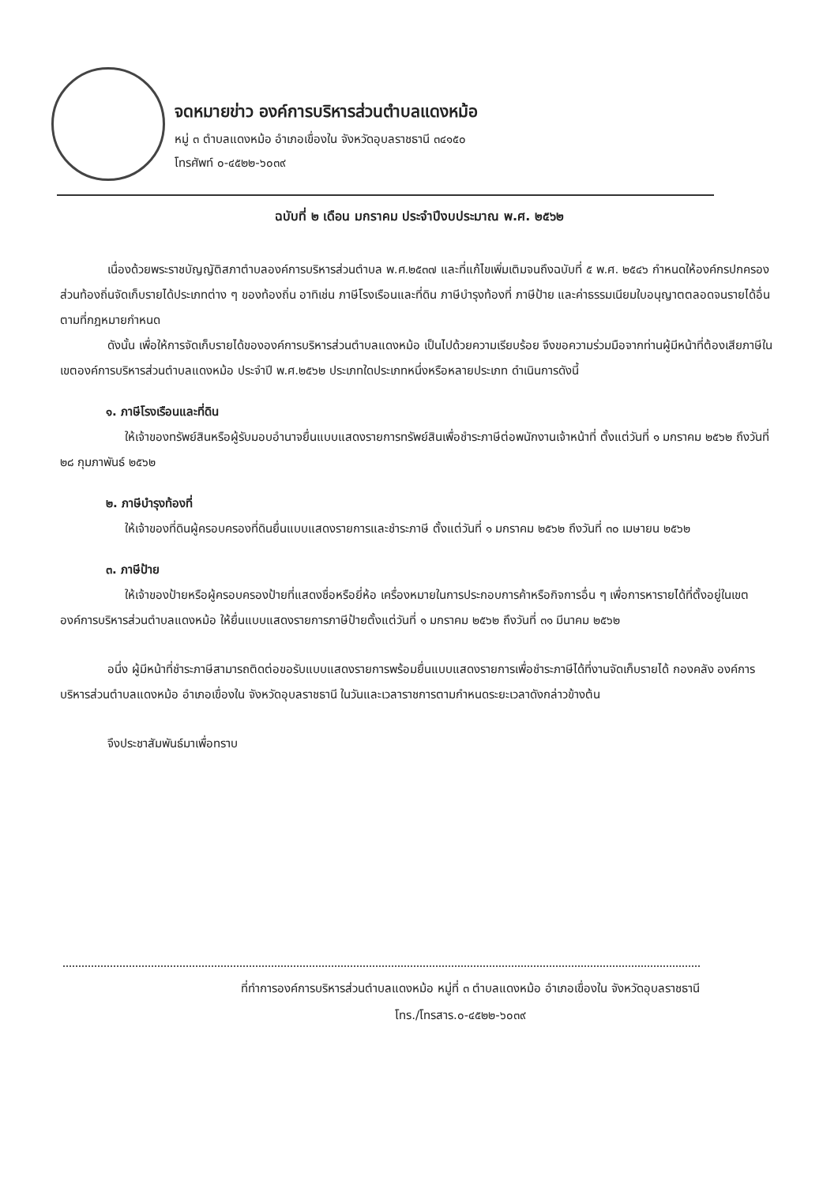จดหมายข่าว องค์การบริหารส่วนตำบลแดงหม้อ
หมู่ ๓ ตำบลแดงหม้อ อำเภอเขื่องใน จังหวัดอุบลราชธานี ๓๔๑๕๐
โทรศัพท์ ๐-๔๕๒๒-๖๐๓๙
ฉบับที่ ๒ เดือน มกราคม ประจำปีงบประมาณ พ.ศ. ๒๕๖๒
เนื่องด้วยพระราชบัญญัติสภาตำบลองค์การบริหารส่วนตำบล พ.ศ.๒๕๓๗ และที่แก้ไขเพิ่มเติมจนถึงฉบับที่ ๕ พ.ศ. ๒๕๔๖ กำหนดให้องค์กรปกครองส่วนท้องถิ่นจัดเก็บรายได้ประเภทต่าง ๆ ของท้องถิ่น อาทิเช่น ภาษีโรงเรือนและที่ดิน ภาษีบำรุงท้องที่ ภาษีป้าย และค่าธรรมเนียมใบอนุญาตตลอดจนรายได้อื่นตามที่กฎหมายกำหนด
ดังนั้น เพื่อให้การจัดเก็บรายได้ขององค์การบริหารส่วนตำบลแดงหม้อ เป็นไปด้วยความเรียบร้อย จึงขอความร่วมมือจากท่านผู้มีหน้าที่ต้องเสียภาษีในเขตองค์การบริหารส่วนตำบลแดงหม้อ ประจำปี พ.ศ.๒๕๖๒ ประเภทใดประเภทหนึ่งหรือหลายประเภท ดำเนินการดังนี้
๑. ภาษีโรงเรือนและที่ดิน
ให้เจ้าของทรัพย์สินหรือผู้รับมอบอำนาจยื่นแบบแสดงรายการทรัพย์สินเพื่อชำระภาษีต่อพนักงานเจ้าหน้าที่ ตั้งแต่วันที่ ๑ มกราคม ๒๕๖๒ ถึงวันที่ ๒๘ กุมภาพันธ์ ๒๕๖๒
๒. ภาษีบำรุงท้องที่
ให้เจ้าของที่ดินผู้ครอบครองที่ดินยื่นแบบแสดงรายการและชำระภาษี ตั้งแต่วันที่ ๑ มกราคม ๒๕๖๒ ถึงวันที่ ๓๐ เมษายน ๒๕๖๒
๓. ภาษีป้าย
ให้เจ้าของป้ายหรือผู้ครอบครองป้ายที่แสดงชื่อหรือยี่ห้อ เครื่องหมายในการประกอบการค้าหรือกิจการอื่น ๆ เพื่อการหารายได้ที่ตั้งอยู่ในเขตองค์การบริหารส่วนตำบลแดงหม้อ ให้ยื่นแบบแสดงรายการภาษีป้ายตั้งแต่วันที่ ๑ มกราคม ๒๕๖๒ ถึงวันที่ ๓๑ มีนาคม ๒๕๖๒
อนึ่ง ผู้มีหน้าที่ชำระภาษีสามารถติดต่อขอรับแบบแสดงรายการพร้อมยื่นแบบแสดงรายการเพื่อชำระภาษีได้ที่งานจัดเก็บรายได้ กองคลัง องค์การบริหารส่วนตำบลแดงหม้อ อำเภอเขื่องใน จังหวัดอุบลราชธานี ในวันและเวลาราชการตามกำหนดระยะเวลาดังกล่าวข้างต้น
จึงประชาสัมพันธ์มาเพื่อทราบ
ที่ทำการองค์การบริหารส่วนตำบลแดงหม้อ หมู่ที่ ๓ ตำบลแดงหม้อ อำเภอเขื่องใน จังหวัดอุบลราชธานี
โทร./โทรสาร.๐-๔๕๒๒-๖๐๓๙